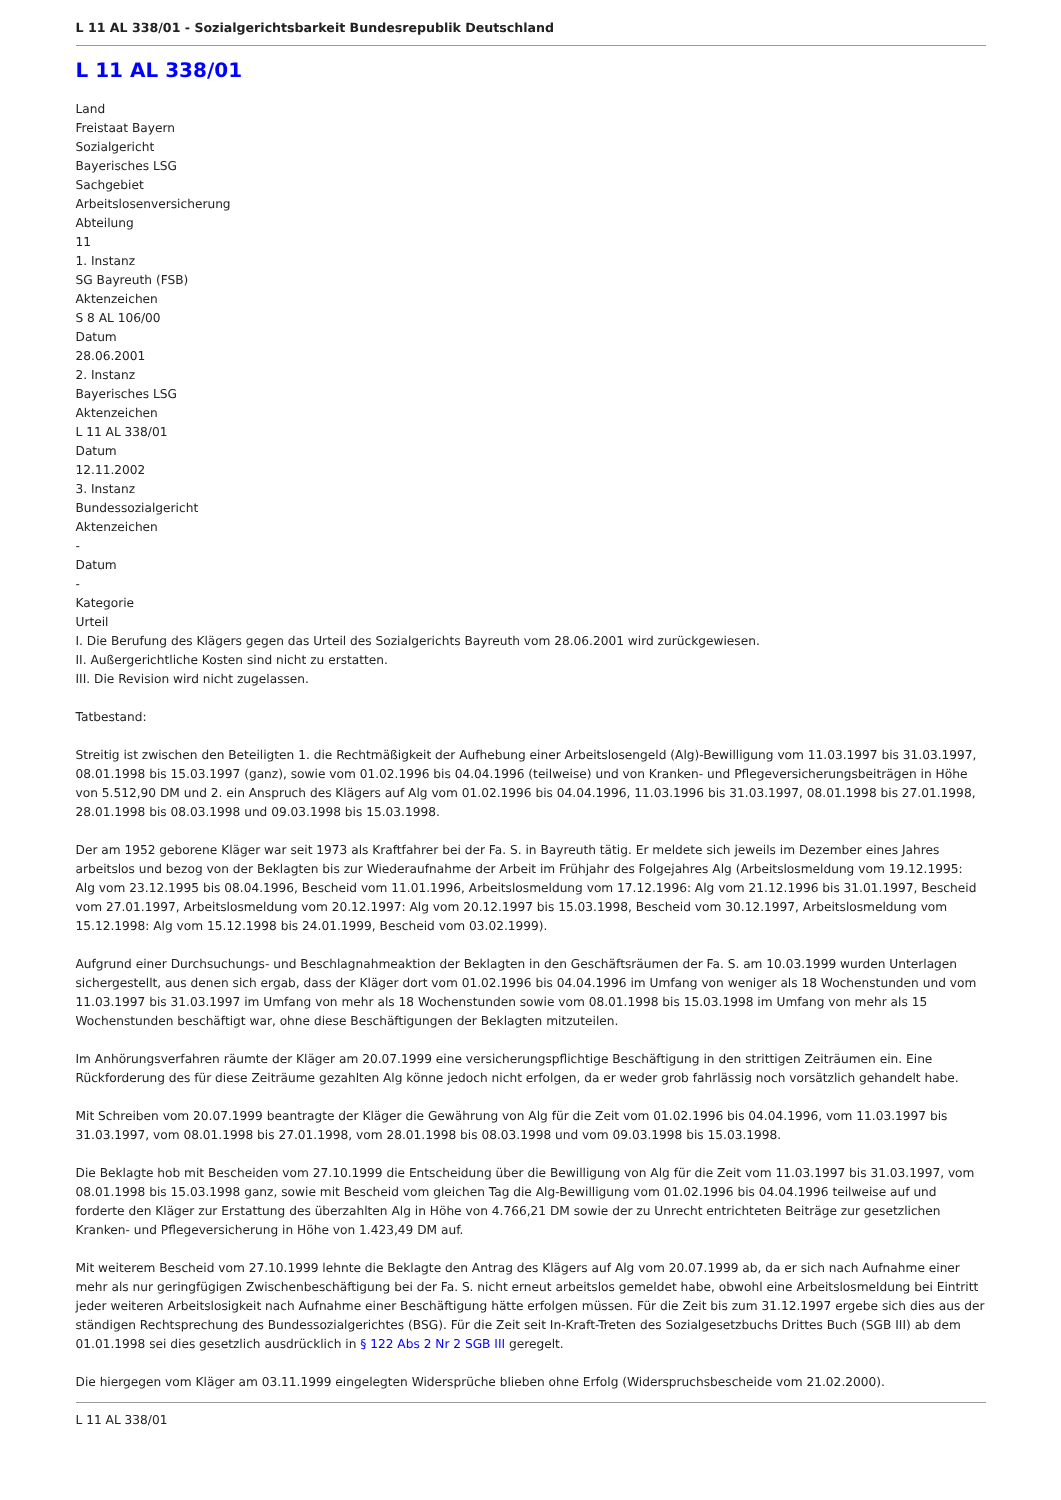L 11 AL 338/01 - Sozialgerichtsbarkeit Bundesrepublik Deutschland
L 11 AL 338/01
Land
Freistaat Bayern
Sozialgericht
Bayerisches LSG
Sachgebiet
Arbeitslosenversicherung
Abteilung
11
1. Instanz
SG Bayreuth (FSB)
Aktenzeichen
S 8 AL 106/00
Datum
28.06.2001
2. Instanz
Bayerisches LSG
Aktenzeichen
L 11 AL 338/01
Datum
12.11.2002
3. Instanz
Bundessozialgericht
Aktenzeichen
-
Datum
-
Kategorie
Urteil
I. Die Berufung des Klägers gegen das Urteil des Sozialgerichts Bayreuth vom 28.06.2001 wird zurückgewiesen.
II. Außergerichtliche Kosten sind nicht zu erstatten.
III. Die Revision wird nicht zugelassen.
Tatbestand:
Streitig ist zwischen den Beteiligten 1. die Rechtmäßigkeit der Aufhebung einer Arbeitslosengeld (Alg)-Bewilligung vom 11.03.1997 bis 31.03.1997, 08.01.1998 bis 15.03.1997 (ganz), sowie vom 01.02.1996 bis 04.04.1996 (teilweise) und von Kranken- und Pflegeversicherungsbeiträgen in Höhe von 5.512,90 DM und 2. ein Anspruch des Klägers auf Alg vom 01.02.1996 bis 04.04.1996, 11.03.1996 bis 31.03.1997, 08.01.1998 bis 27.01.1998, 28.01.1998 bis 08.03.1998 und 09.03.1998 bis 15.03.1998.
Der am 1952 geborene Kläger war seit 1973 als Kraftfahrer bei der Fa. S. in Bayreuth tätig. Er meldete sich jeweils im Dezember eines Jahres arbeitslos und bezog von der Beklagten bis zur Wiederaufnahme der Arbeit im Frühjahr des Folgejahres Alg (Arbeitslosmeldung vom 19.12.1995: Alg vom 23.12.1995 bis 08.04.1996, Bescheid vom 11.01.1996, Arbeitslosmeldung vom 17.12.1996: Alg vom 21.12.1996 bis 31.01.1997, Bescheid vom 27.01.1997, Arbeitslosmeldung vom 20.12.1997: Alg vom 20.12.1997 bis 15.03.1998, Bescheid vom 30.12.1997, Arbeitslosmeldung vom 15.12.1998: Alg vom 15.12.1998 bis 24.01.1999, Bescheid vom 03.02.1999).
Aufgrund einer Durchsuchungs- und Beschlagnahmeaktion der Beklagten in den Geschäftsräumen der Fa. S. am 10.03.1999 wurden Unterlagen sichergestellt, aus denen sich ergab, dass der Kläger dort vom 01.02.1996 bis 04.04.1996 im Umfang von weniger als 18 Wochenstunden und vom 11.03.1997 bis 31.03.1997 im Umfang von mehr als 18 Wochenstunden sowie vom 08.01.1998 bis 15.03.1998 im Umfang von mehr als 15 Wochenstunden beschäftigt war, ohne diese Beschäftigungen der Beklagten mitzuteilen.
Im Anhörungsverfahren räumte der Kläger am 20.07.1999 eine versicherungspflichtige Beschäftigung in den strittigen Zeiträumen ein. Eine Rückforderung des für diese Zeiträume gezahlten Alg könne jedoch nicht erfolgen, da er weder grob fahrlässig noch vorsätzlich gehandelt habe.
Mit Schreiben vom 20.07.1999 beantragte der Kläger die Gewährung von Alg für die Zeit vom 01.02.1996 bis 04.04.1996, vom 11.03.1997 bis 31.03.1997, vom 08.01.1998 bis 27.01.1998, vom 28.01.1998 bis 08.03.1998 und vom 09.03.1998 bis 15.03.1998.
Die Beklagte hob mit Bescheiden vom 27.10.1999 die Entscheidung über die Bewilligung von Alg für die Zeit vom 11.03.1997 bis 31.03.1997, vom 08.01.1998 bis 15.03.1998 ganz, sowie mit Bescheid vom gleichen Tag die Alg-Bewilligung vom 01.02.1996 bis 04.04.1996 teilweise auf und forderte den Kläger zur Erstattung des überzahlten Alg in Höhe von 4.766,21 DM sowie der zu Unrecht entrichteten Beiträge zur gesetzlichen Kranken- und Pflegeversicherung in Höhe von 1.423,49 DM auf.
Mit weiterem Bescheid vom 27.10.1999 lehnte die Beklagte den Antrag des Klägers auf Alg vom 20.07.1999 ab, da er sich nach Aufnahme einer mehr als nur geringfügigen Zwischenbeschäftigung bei der Fa. S. nicht erneut arbeitslos gemeldet habe, obwohl eine Arbeitslosmeldung bei Eintritt jeder weiteren Arbeitslosigkeit nach Aufnahme einer Beschäftigung hätte erfolgen müssen. Für die Zeit bis zum 31.12.1997 ergebe sich dies aus der ständigen Rechtsprechung des Bundessozialgerichtes (BSG). Für die Zeit seit In-Kraft-Treten des Sozialgesetzbuchs Drittes Buch (SGB III) ab dem 01.01.1998 sei dies gesetzlich ausdrücklich in § 122 Abs 2 Nr 2 SGB III geregelt.
Die hiergegen vom Kläger am 03.11.1999 eingelegten Widersprüche blieben ohne Erfolg (Widerspruchsbescheide vom 21.02.2000).
L 11 AL 338/01